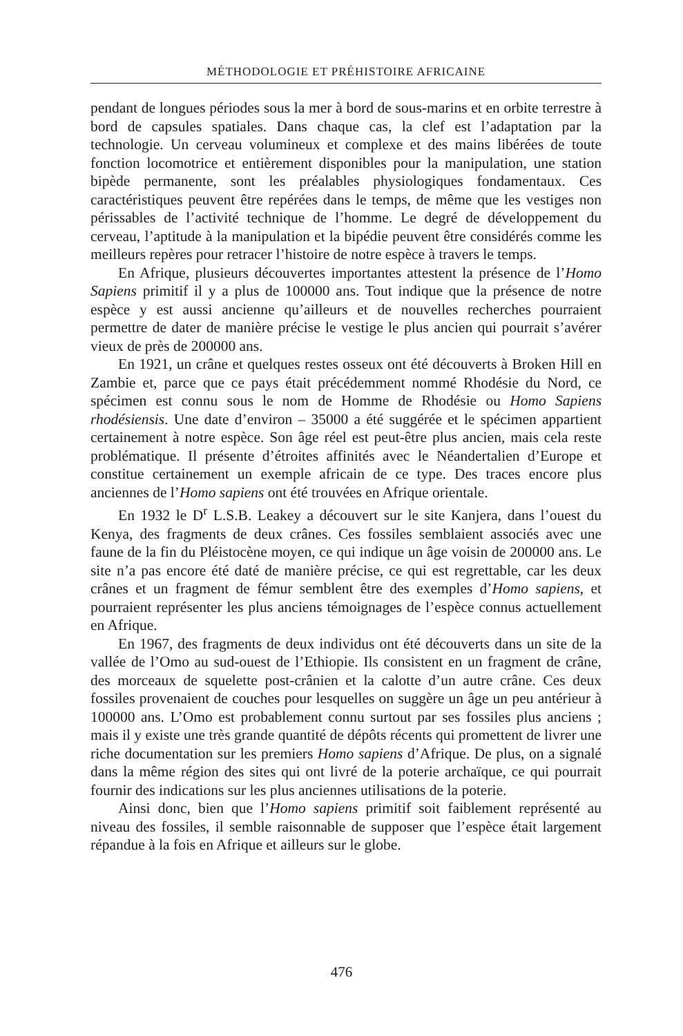MÉTHODOLOGIE ET PRÉHISTOIRE AFRICAINE
pendant de longues périodes sous la mer à bord de sous-marins et en orbite terrestre à bord de capsules spatiales. Dans chaque cas, la clef est l’adaptation par la technologie. Un cerveau volumineux et complexe et des mains libérées de toute fonction locomotrice et entièrement disponibles pour la manipulation, une station bipède permanente, sont les préalables physiologiques fondamentaux. Ces caractéristiques peuvent être repérées dans le temps, de même que les vestiges non périssables de l’activité technique de l’homme. Le degré de développement du cerveau, l’aptitude à la manipulation et la bipédie peuvent être considérés comme les meilleurs repères pour retracer l’histoire de notre espèce à travers le temps.
En Afrique, plusieurs découvertes importantes attestent la présence de l’Homo Sapiens primitif il y a plus de 100000 ans. Tout indique que la présence de notre espèce y est aussi ancienne qu’ailleurs et de nouvelles recherches pourraient permettre de dater de manière précise le vestige le plus ancien qui pourrait s’avérer vieux de près de 200000 ans.
En 1921, un crâne et quelques restes osseux ont été découverts à Broken Hill en Zambie et, parce que ce pays était précédemment nommé Rhodésie du Nord, ce spécimen est connu sous le nom de Homme de Rhodésie ou Homo Sapiens rhodésiensis. Une date d’environ – 35000 a été suggérée et le spécimen appartient certainement à notre espèce. Son âge réel est peut-être plus ancien, mais cela reste problématique. Il présente d’étroites affinités avec le Néandertalien d’Europe et constitue certainement un exemple africain de ce type. Des traces encore plus anciennes de l’Homo sapiens ont été trouvées en Afrique orientale.
En 1932 le D<sup>r</sup> L.S.B. Leakey a découvert sur le site Kanjera, dans l’ouest du Kenya, des fragments de deux crânes. Ces fossiles semblaient associés avec une faune de la fin du Pléistocène moyen, ce qui indique un âge voisin de 200000 ans. Le site n’a pas encore été daté de manière précise, ce qui est regrettable, car les deux crânes et un fragment de fémur semblent être des exemples d’Homo sapiens, et pourraient représenter les plus anciens témoignages de l’espèce connus actuellement en Afrique.
En 1967, des fragments de deux individus ont été découverts dans un site de la vallée de l’Omo au sud-ouest de l’Ethiopie. Ils consistent en un fragment de crâne, des morceaux de squelette post-crânien et la calotte d’un autre crâne. Ces deux fossiles provenaient de couches pour lesquelles on suggère un âge un peu antérieur à 100000 ans. L’Omo est probablement connu surtout par ses fossiles plus anciens ; mais il y existe une très grande quantité de dépôts récents qui promettent de livrer une riche documentation sur les premiers Homo sapiens d’Afrique. De plus, on a signalé dans la même région des sites qui ont livré de la poterie archaïque, ce qui pourrait fournir des indications sur les plus anciennes utilisations de la poterie.
Ainsi donc, bien que l’Homo sapiens primitif soit faiblement représenté au niveau des fossiles, il semble raisonnable de supposer que l’espèce était largement répandue à la fois en Afrique et ailleurs sur le globe.
476